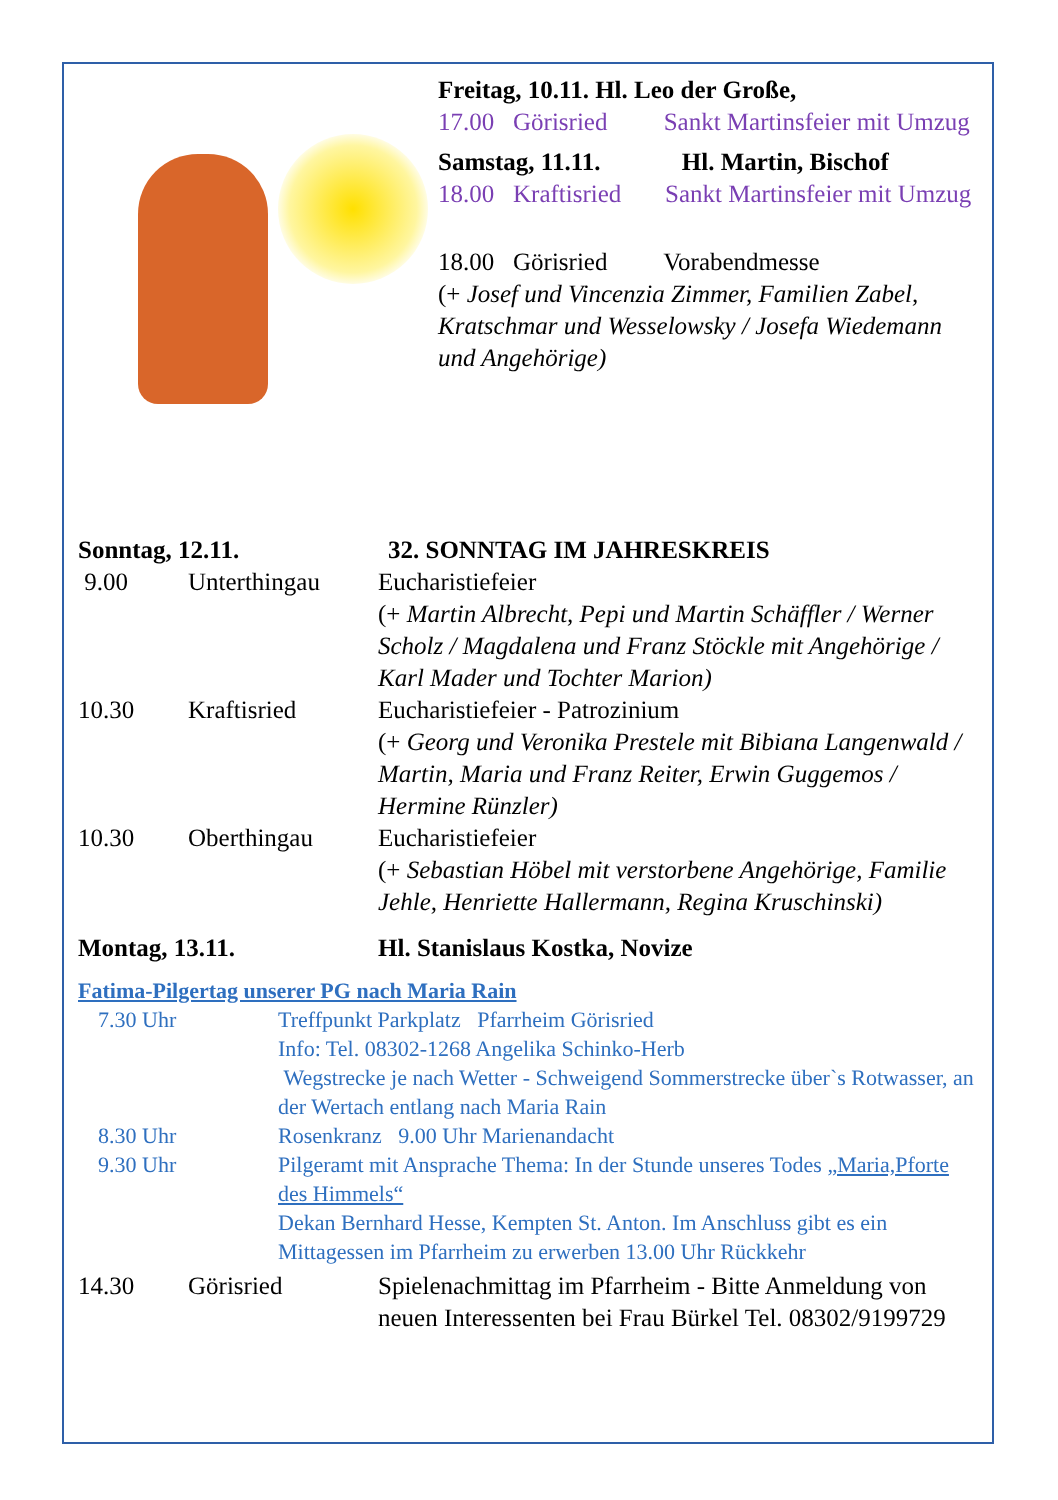Freitag, 10.11. Hl. Leo der Große,
17.00 Görisried Sankt Martinsfeier mit Umzug
Samstag, 11.11. Hl. Martin, Bischof
18.00 Kraftisried Sankt Martinsfeier mit Umzug
18.00 Görisried Vorabendmesse
(+ Josef und Vincenzia Zimmer, Familien Zabel, Kratschmar und Wesselowsky / Josefa Wiedemann und Angehörige)
Sonntag, 12.11. 32. SONNTAG IM JAHRESKREIS
9.00 Unterthingau Eucharistiefeier
(+ Martin Albrecht, Pepi und Martin Schäffler / Werner Scholz / Magdalena und Franz Stöckle mit Angehörige / Karl Mader und Tochter Marion)
10.30 Kraftisried Eucharistiefeier - Patrozinium
(+ Georg und Veronika Prestele mit Bibiana Langenwald / Martin, Maria und Franz Reiter, Erwin Guggemos / Hermine Rünzler)
10.30 Oberthingau Eucharistiefeier
(+ Sebastian Höbel mit verstorbene Angehörige, Familie Jehle, Henriette Hallermann, Regina Kruschinski)
Montag, 13.11. Hl. Stanislaus Kostka, Novize
Fatima-Pilgertag unserer PG nach Maria Rain
7.30 Uhr Treffpunkt Parkplatz Pfarrheim Görisried
Info: Tel. 08302-1268 Angelika Schinko-Herb
Wegstrecke je nach Wetter - Schweigend Sommerstrecke über`s Rotwasser, an der Wertach entlang nach Maria Rain
8.30 Uhr Rosenkranz 9.00 Uhr Marienandacht
9.30 Uhr Pilgeramt mit Ansprache Thema: In der Stunde unseres Todes „Maria,Pforte des Himmels“
Dekan Bernhard Hesse, Kempten St. Anton. Im Anschluss gibt es ein Mittagessen im Pfarrheim zu erwerben 13.00 Uhr Rückkehr
14.30 Görisried Spielenachmittag im Pfarrheim - Bitte Anmeldung von neuen Interessenten bei Frau Bürkel Tel. 08302/9199729